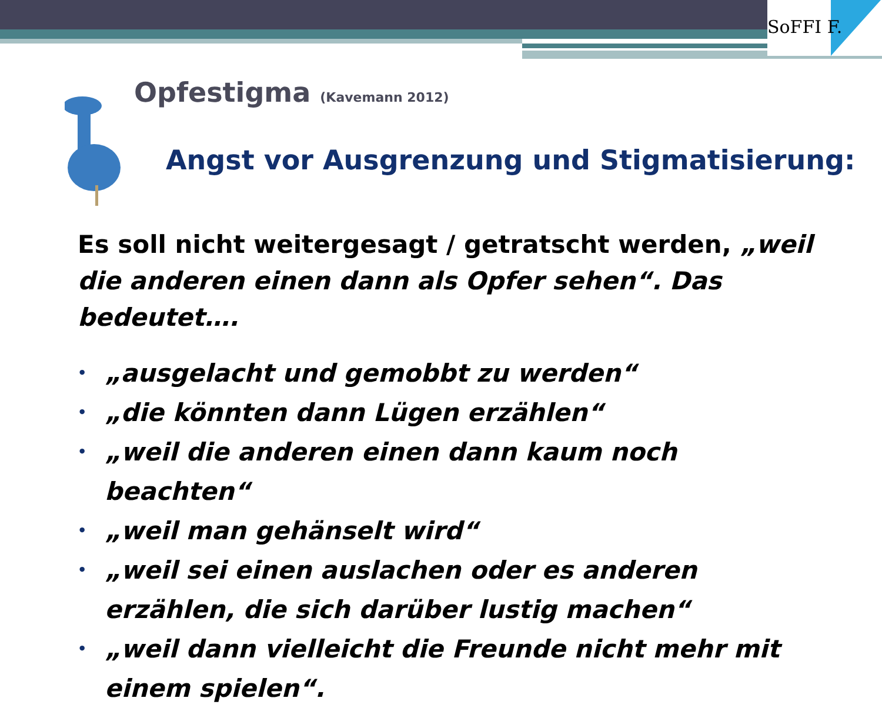SoFFI F.
Opfestigma (Kavemann 2012)
Angst vor Ausgrenzung und Stigmatisierung:
Es soll nicht weitergesagt / getratscht werden, „weil die anderen einen dann als Opfer sehen“. Das bedeutet….
• „ausgelacht und gemobbt zu werden“
• „die könnten dann Lügen erzählen“
• „weil die anderen einen dann kaum noch beachten“
• „weil man gehänselt wird“
• „weil sei einen auslachen oder es anderen erzählen, die sich darüber lustig machen“
• „weil dann vielleicht die Freunde nicht mehr mit einem spielen“.